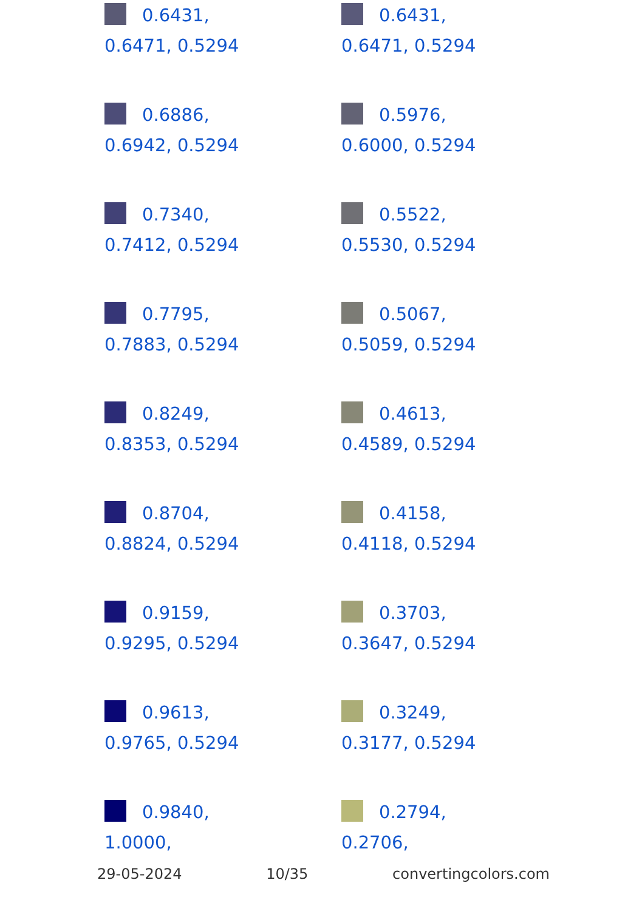0.6431, 0.6471, 0.5294
0.6431, 0.6471, 0.5294
0.6886, 0.6942, 0.5294
0.5976, 0.6000, 0.5294
0.7340, 0.7412, 0.5294
0.5522, 0.5530, 0.5294
0.7795, 0.7883, 0.5294
0.5067, 0.5059, 0.5294
0.8249, 0.8353, 0.5294
0.4613, 0.4589, 0.5294
0.8704, 0.8824, 0.5294
0.4158, 0.4118, 0.5294
0.9159, 0.9295, 0.5294
0.3703, 0.3647, 0.5294
0.9613, 0.9765, 0.5294
0.3249, 0.3177, 0.5294
0.9840, 1.0000,
0.2794, 0.2706,
29-05-2024 10/35 convertingcolors.com